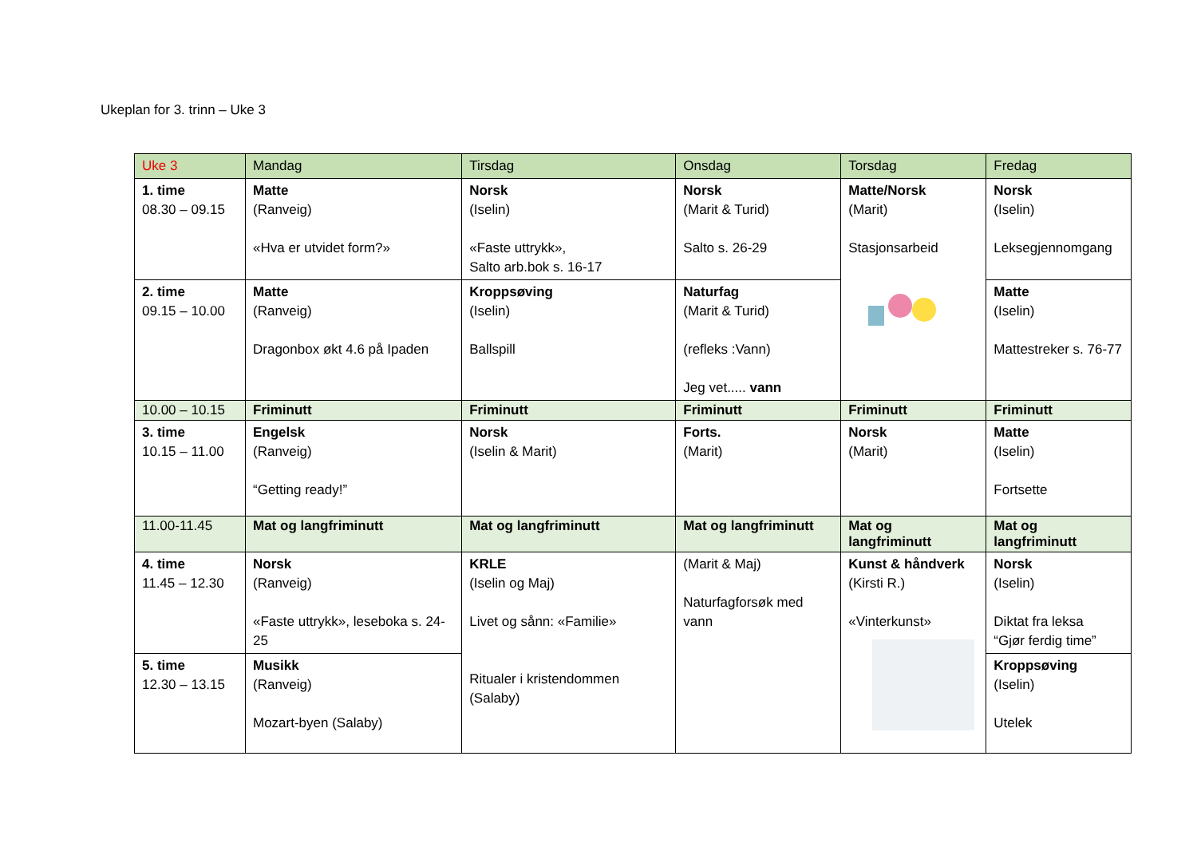Ukeplan for 3. trinn – Uke 3
| Uke 3 | Mandag | Tirsdag | Onsdag | Torsdag | Fredag |
| 1. time 08.30 – 09.15 | Matte (Ranveig) «Hva er utvidet form?» | Norsk (Iselin) «Faste uttrykk», Salto arb.bok s. 16-17 | Norsk (Marit & Turid) Salto s. 26-29 | Matte/Norsk (Marit) Stasjonsarbeid | Norsk (Iselin) Leksegjennomgang |
| 2. time 09.15 – 10.00 | Matte (Ranveig) Dragonbox økt 4.6 på Ipaden | Kroppsøving (Iselin) Ballspill | Naturfag (Marit & Turid) (refleks :Vann) Jeg vet..... vann | | Matte (Iselin) Mattestreker s. 76-77 |
| 10.00 – 10.15 | Friminutt | Friminutt | Friminutt | Friminutt | Friminutt |
| 3. time 10.15 – 11.00 | Engelsk (Ranveig) “Getting ready!” | Norsk (Iselin & Marit) | Forts. (Marit) | Norsk (Marit) | Matte (Iselin) Fortsette |
| 11.00-11.45 | Mat og langfriminutt | Mat og langfriminutt | Mat og langfriminutt | Mat og langfriminutt | Mat og langfriminutt |
| 4. time 11.45 – 12.30 | Norsk (Ranveig) «Faste uttrykk», leseboka s. 24-25 | KRLE (Iselin og Maj) Livet og sånn: «Familie» Ritualer i kristendommen (Salaby) | (Marit & Maj) Naturfagforsøk med vann | Kunst & håndverk (Kirsti R.) «Vinterkunst» | Norsk (Iselin) Diktat fra leksa “Gjør ferdig time” |
| 5. time 12.30 – 13.15 | Musikk (Ranveig) Mozart-byen (Salaby) | | | | Kroppsøving (Iselin) Utelek |